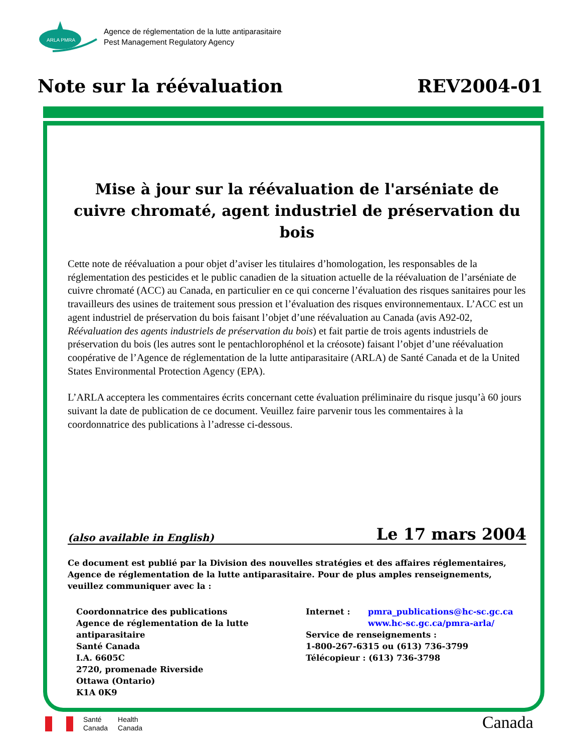ARLA PMRA
Agence de réglementation de la lutte antiparasitaire
Pest Management Regulatory Agency
Note sur la réévaluation REV2004-01
Mise à jour sur la réévaluation de l'arséniate de cuivre chromaté, agent industriel de préservation du bois
Cette note de réévaluation a pour objet d’aviser les titulaires d’homologation, les responsables de la réglementation des pesticides et le public canadien de la situation actuelle de la réévaluation de l’arséniate de cuivre chromaté (ACC) au Canada, en particulier en ce qui concerne l’évaluation des risques sanitaires pour les travailleurs des usines de traitement sous pression et l’évaluation des risques environnementaux. L’ACC est un agent industriel de préservation du bois faisant l’objet d’une réévaluation au Canada (avis A92-02, Réévaluation des agents industriels de préservation du bois) et fait partie de trois agents industriels de préservation du bois (les autres sont le pentachlorophénol et la créosote) faisant l’objet d’une réévaluation coopérative de l’Agence de réglementation de la lutte antiparasitaire (ARLA) de Santé Canada et de la United States Environmental Protection Agency (EPA).
L’ARLA acceptera les commentaires écrits concernant cette évaluation préliminaire du risque jusqu’à 60 jours suivant la date de publication de ce document. Veuillez faire parvenir tous les commentaires à la coordonnatrice des publications à l’adresse ci-dessous.
(also available in English) Le 17 mars 2004
Ce document est publié par la Division des nouvelles stratégies et des affaires réglementaires, Agence de réglementation de la lutte antiparasitaire. Pour de plus amples renseignements, veuillez communiquer avec la :
Coordonnatrice des publications
Agence de réglementation de la lutte antiparasitaire
Santé Canada
I.A. 6605C
2720, promenade Riverside
Ottawa (Ontario)
K1A 0K9
Internet : pmra_publications@hc-sc.gc.ca
www.hc-sc.gc.ca/pmra-arla/
Service de renseignements :
1-800-267-6315 ou (613) 736-3799
Télécopieur : (613) 736-3798
Santé
Canada
Health
Canada
Canada